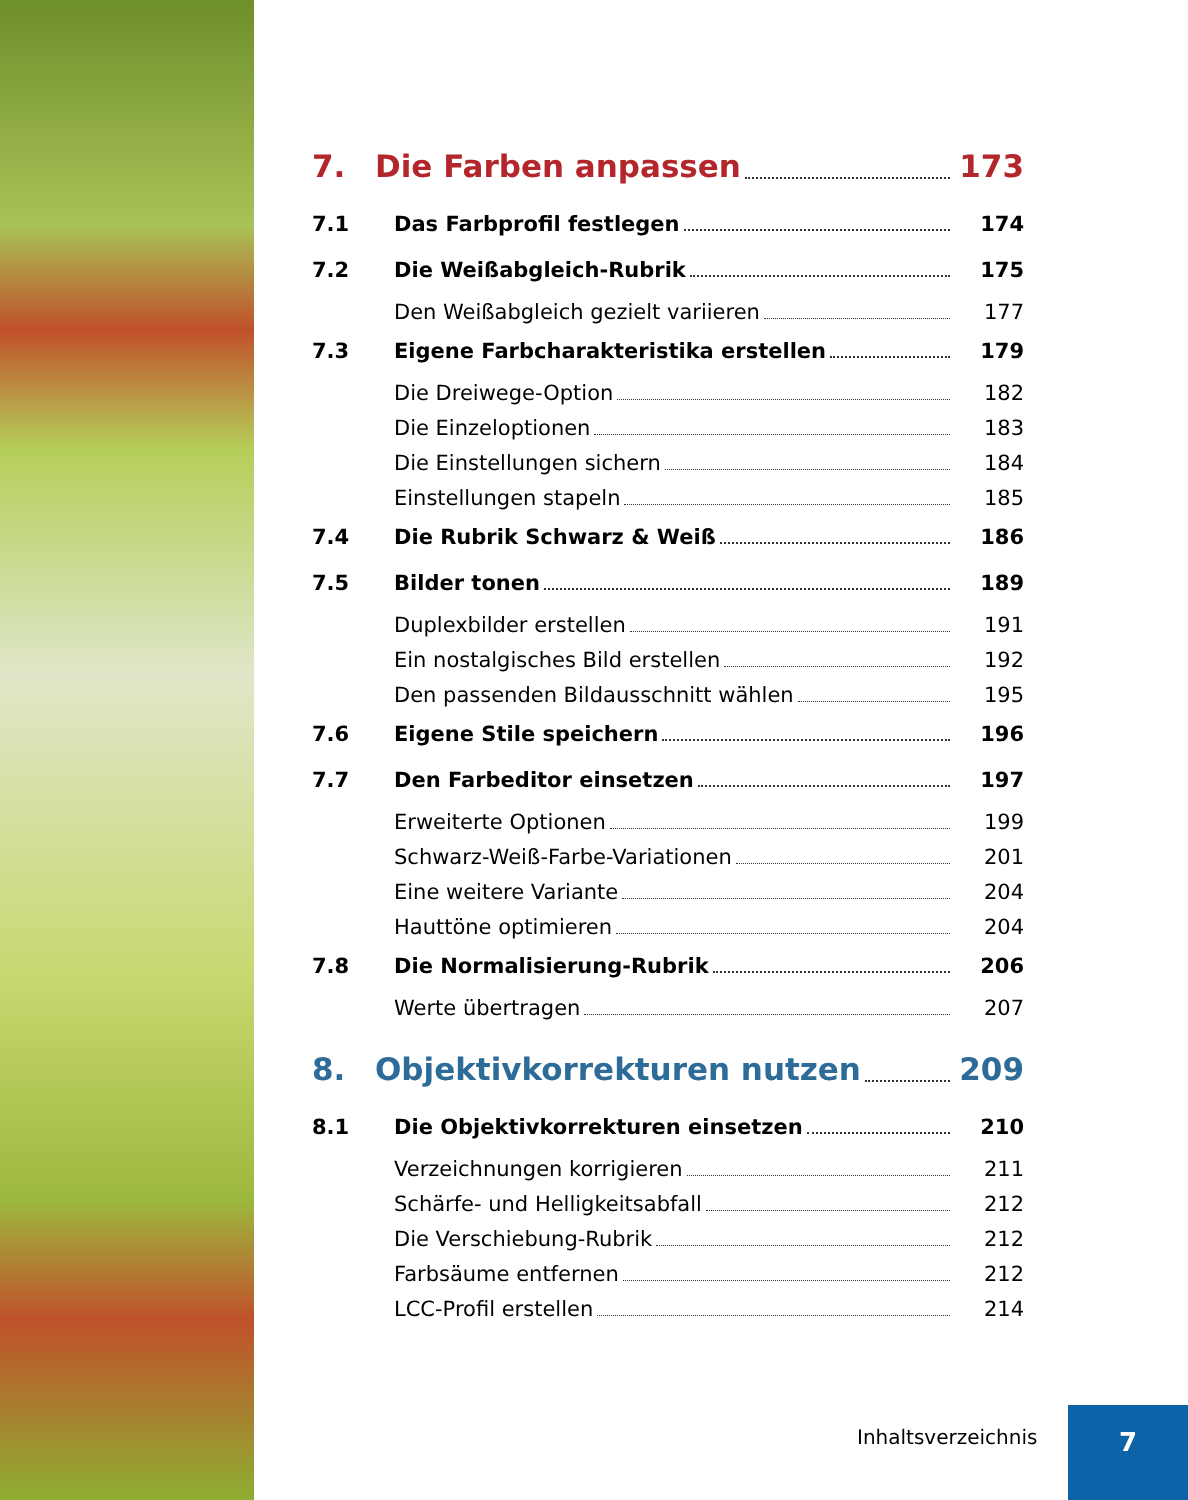7. Die Farben anpassen 173
7.1 Das Farbprofil festlegen 174
7.2 Die Weißabgleich-Rubrik 175
Den Weißabgleich gezielt variieren 177
7.3 Eigene Farbcharakteristika erstellen 179
Die Dreiwege-Option 182
Die Einzeloptionen 183
Die Einstellungen sichern 184
Einstellungen stapeln 185
7.4 Die Rubrik Schwarz & Weiß 186
7.5 Bilder tonen 189
Duplexbilder erstellen 191
Ein nostalgisches Bild erstellen 192
Den passenden Bildausschnitt wählen 195
7.6 Eigene Stile speichern 196
7.7 Den Farbeditor einsetzen 197
Erweiterte Optionen 199
Schwarz-Weiß-Farbe-Variationen 201
Eine weitere Variante 204
Hauttöne optimieren 204
7.8 Die Normalisierung-Rubrik 206
Werte übertragen 207
8. Objektivkorrekturen nutzen 209
8.1 Die Objektivkorrekturen einsetzen 210
Verzeichnungen korrigieren 211
Schärfe- und Helligkeitsabfall 212
Die Verschiebung-Rubrik 212
Farbsäume entfernen 212
LCC-Profil erstellen 214
Inhaltsverzeichnis
7